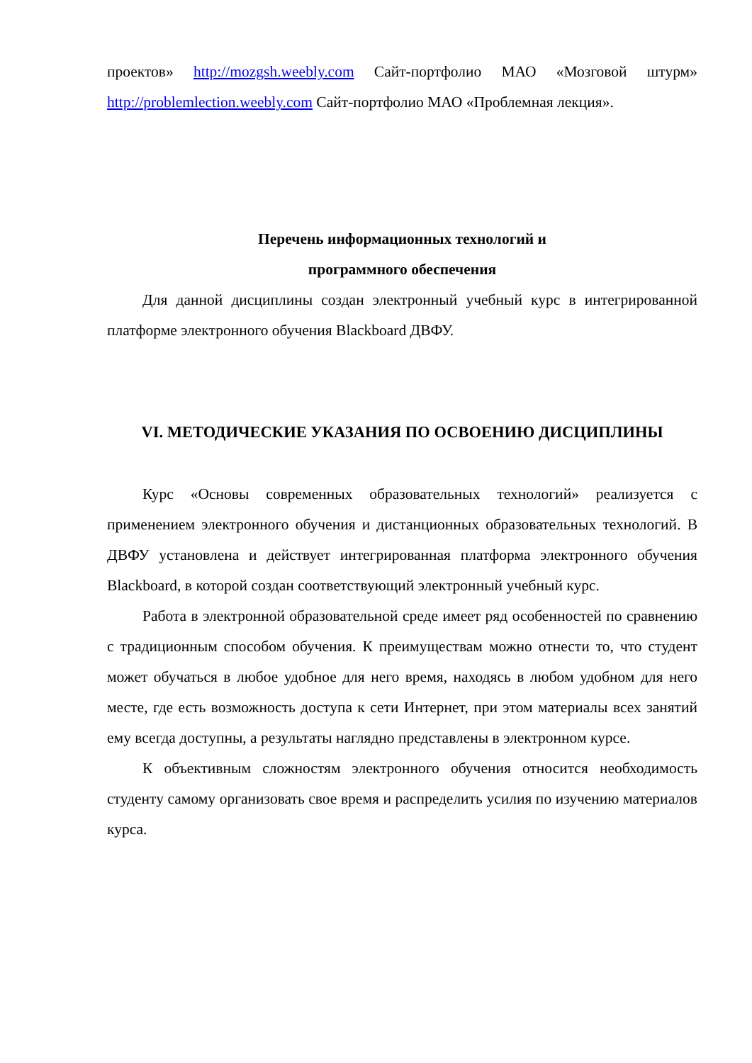проектов» http://mozgsh.weebly.com Сайт-портфолио МАО «Мозговой штурм» http://problemlection.weebly.com Сайт-портфолио МАО «Проблемная лекция».
Перечень информационных технологий и
программного обеспечения
Для данной дисциплины создан электронный учебный курс в интегрированной платформе электронного обучения Blackboard ДВФУ.
VI. МЕТОДИЧЕСКИЕ УКАЗАНИЯ ПО ОСВОЕНИЮ ДИСЦИПЛИНЫ
Курс «Основы современных образовательных технологий» реализуется с применением электронного обучения и дистанционных образовательных технологий. В ДВФУ установлена и действует интегрированная платформа электронного обучения Blackboard, в которой создан соответствующий электронный учебный курс.
Работа в электронной образовательной среде имеет ряд особенностей по сравнению с традиционным способом обучения. К преимуществам можно отнести то, что студент может обучаться в любое удобное для него время, находясь в любом удобном для него месте, где есть возможность доступа к сети Интернет, при этом материалы всех занятий ему всегда доступны, а результаты наглядно представлены в электронном курсе.
К объективным сложностям электронного обучения относится необходимость студенту самому организовать свое время и распределить усилия по изучению материалов курса.